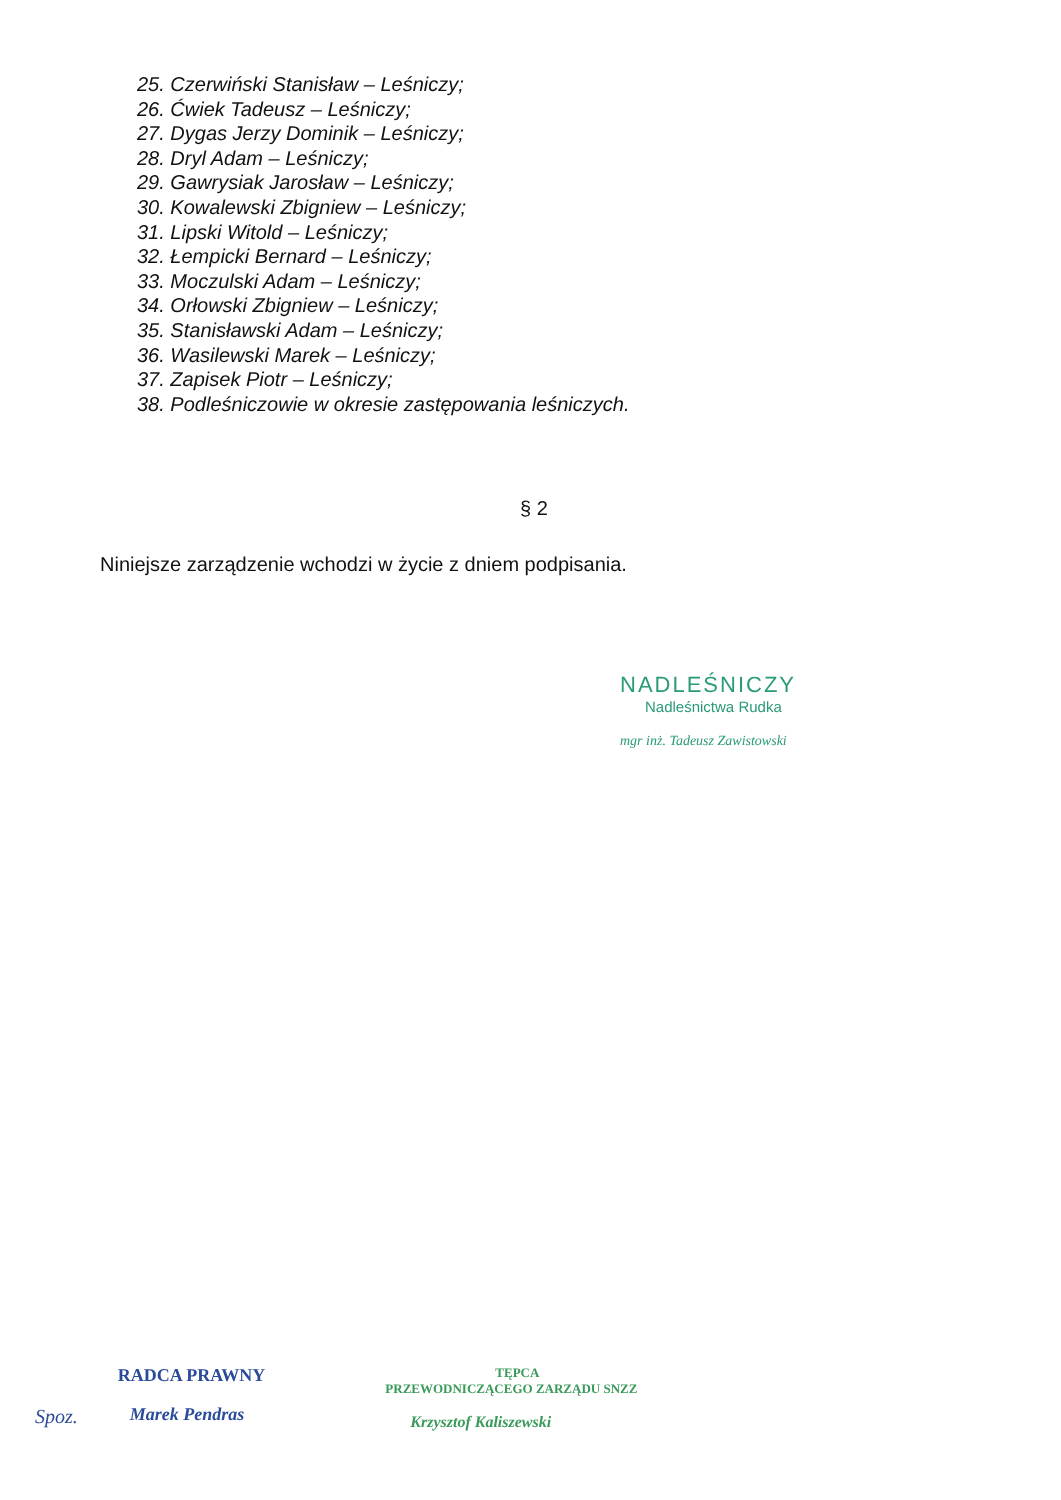25. Czerwiński Stanisław – Leśniczy;
26. Ćwiek Tadeusz – Leśniczy;
27. Dygas Jerzy Dominik – Leśniczy;
28. Dryl Adam – Leśniczy;
29. Gawrysiak Jarosław – Leśniczy;
30. Kowalewski Zbigniew – Leśniczy;
31. Lipski Witold – Leśniczy;
32. Łempicki Bernard – Leśniczy;
33. Moczulski Adam – Leśniczy;
34. Orłowski Zbigniew – Leśniczy;
35. Stanisławski Adam – Leśniczy;
36. Wasilewski Marek – Leśniczy;
37. Zapisek Piotr – Leśniczy;
38. Podleśniczowie w okresie zastępowania leśniczych.
§ 2
Niniejsze zarządzenie wchodzi w życie z dniem podpisania.
NADLEŚNICZY
Nadleśnictwa Rudka
mgr inż. Tadeusz Zawistowski
Spoz.
RADCA PRAWNY
Marek Pendras
TĘPCA
PRZEWODNICZĄCEGO ZARZĄDU SNZZ
Krzysztof Kaliszewski